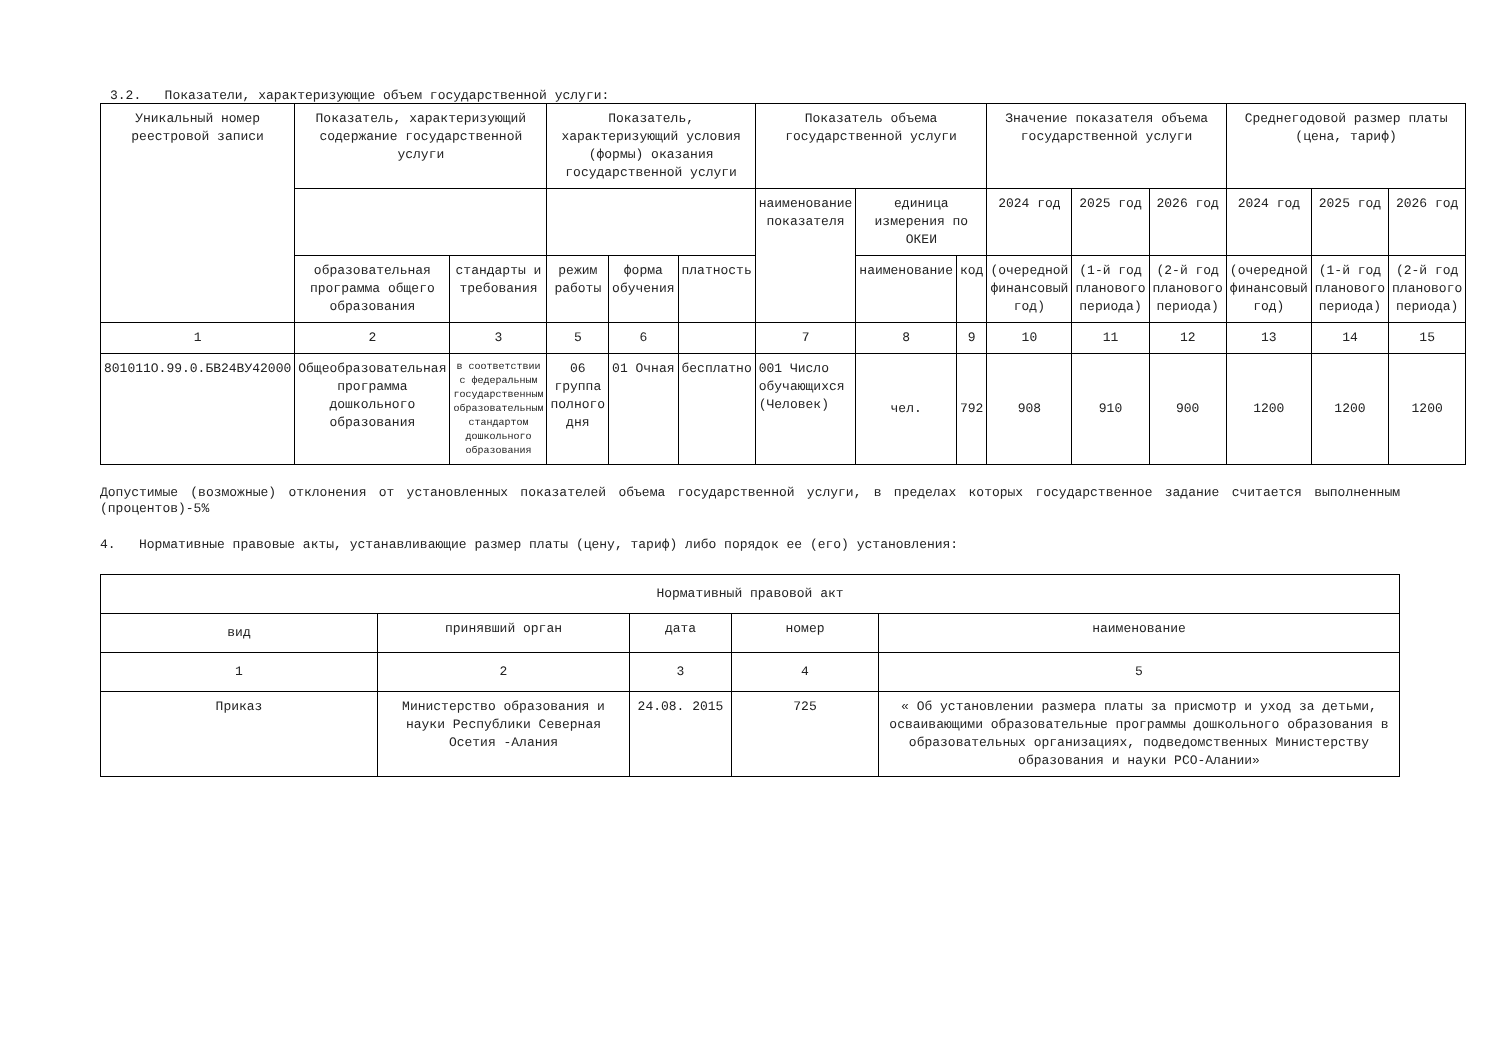3.2. Показатели, характеризующие объем государственной услуги:
| Уникальный номер реестровой записи | Показатель, характеризующий содержание государственной услуги | | Показатель, характеризующий условия (формы) оказания государственной услуги | | | Показатель объема государственной услуги | | | Значение показателя объема государственной услуги | | | Среднегодовой размер платы (цена, тариф) | | |
| --- | --- | --- | --- | --- | --- | --- | --- | --- | --- | --- | --- | --- | --- | --- |
| | | | | | | наименование показателя | единица измерения по ОКЕИ | | 2024 год | 2025 год | 2026 год | 2024 год | 2025 год | 2026 год |
| | образовательная программа общего образования | стандарты и требования | режим работы | форма обучения | платность | | наименование | код | (очередной финансовый год) | (1-й год планового периода) | (2-й год планового периода) | (очередной финансовый год) | (1-й год планового периода) | (2-й год планового периода) |
| 1 | 2 | 3 | 5 | 6 | | 7 | 8 | 9 | 10 | 11 | 12 | 13 | 14 | 15 |
| 801011О.99.0.БВ24ВУ42000 | Общеобразовательная программа дошкольного образования | в соответствии с федеральным государственным образовательным стандартом дошкольного образования | 06 группа полного дня | 01 Очная | бесплатно | 001 Число обучающихся (Человек) | чел. | 792 | 908 | 910 | 900 | 1200 | 1200 | 1200 |
Допустимые (возможные) отклонения от установленных показателей объема государственной услуги, в пределах которых государственное задание считается выполненным (процентов)-5%
4. Нормативные правовые акты, устанавливающие размер платы (цену, тариф) либо порядок ее (его) установления:
| Нормативный правовой акт | | | | |
| --- | --- | --- | --- | --- |
| вид | принявший орган | дата | номер | наименование |
| 1 | 2 | 3 | 4 | 5 |
| Приказ | Министерство образования и науки Республики Северная Осетия -Алания | 24.08. 2015 | 725 | « Об установлении размера платы за присмотр и уход за детьми, осваивающими образовательные программы дошкольного образования в образовательных организациях, подведомственных Министерству образования и науки РСО-Алании» |